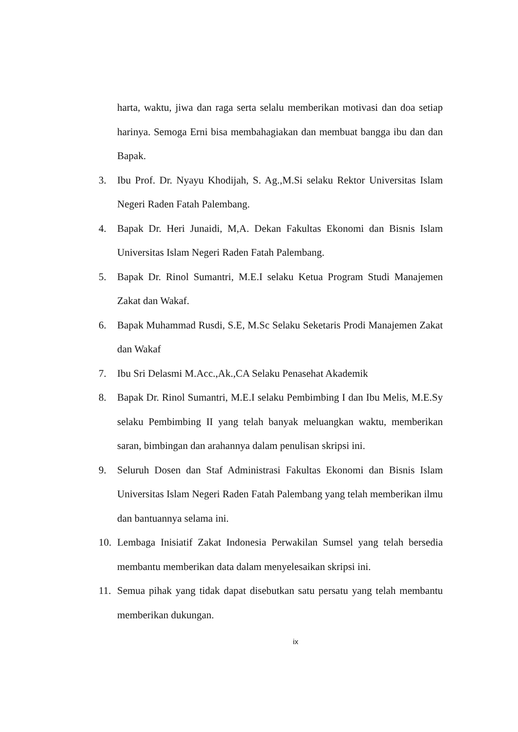harta, waktu, jiwa dan raga serta selalu memberikan motivasi dan doa setiap harinya. Semoga Erni bisa membahagiakan dan membuat bangga ibu dan dan Bapak.
3. Ibu Prof. Dr. Nyayu Khodijah, S. Ag.,M.Si selaku Rektor Universitas Islam Negeri Raden Fatah Palembang.
4. Bapak Dr. Heri Junaidi, M,A. Dekan Fakultas Ekonomi dan Bisnis Islam Universitas Islam Negeri Raden Fatah Palembang.
5. Bapak Dr. Rinol Sumantri, M.E.I selaku Ketua Program Studi Manajemen Zakat dan Wakaf.
6. Bapak Muhammad Rusdi, S.E, M.Sc Selaku Seketaris Prodi Manajemen Zakat dan Wakaf
7. Ibu Sri Delasmi M.Acc.,Ak.,CA Selaku Penasehat Akademik
8. Bapak Dr. Rinol Sumantri, M.E.I selaku Pembimbing I dan Ibu Melis, M.E.Sy selaku Pembimbing II yang telah banyak meluangkan waktu, memberikan saran, bimbingan dan arahannya dalam penulisan skripsi ini.
9. Seluruh Dosen dan Staf Administrasi Fakultas Ekonomi dan Bisnis Islam Universitas Islam Negeri Raden Fatah Palembang yang telah memberikan ilmu dan bantuannya selama ini.
10. Lembaga Inisiatif Zakat Indonesia Perwakilan Sumsel yang telah bersedia membantu memberikan data dalam menyelesaikan skripsi ini.
11. Semua pihak yang tidak dapat disebutkan satu persatu yang telah membantu memberikan dukungan.
ix